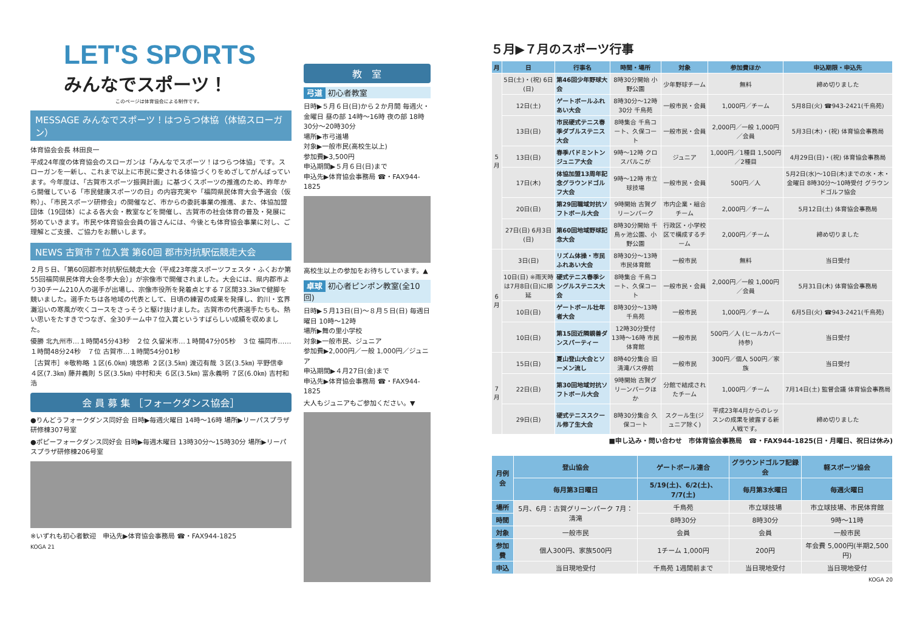LET'S SPORTS
みんなでスポーツ！
このページは体育協会による制作です。
MESSAGE みんなでスポーツ！はつらつ体協（体協スローガン）
体育協会会長 林田良一
平成24年度の体育協会のスローガンは「みんなでスポーツ！はつらつ体協」です。スローガンを一新し、これまで以上に市民に愛される体協づくりをめざしてがんばっています。今年度は、「古賀市スポーツ振興計画」に基づくスポーツの推進のため、昨年から開催している「市民健康スポーツの日」の内容充実や「福岡県民体育大会予選会（仮称）」、「市民スポーツ研修会」の開催など、市からの委託事業の推進、また、体協加盟団体（19団体）による各大会・教室などを開催し、古賀市の社会体育の普及・発展に努めていきます。市民や体育協会会員の皆さんには、今後とも体育協会事業に対し、ご理解とご支援、ご協力をお願いします。
NEWS 古賀市７位入賞 第60回 郡市対抗駅伝競走大会
２月５日、「第60回郡市対抗駅伝競走大会（平成23年度スポーツフェスタ・ふくおか第55回福岡県民体育大会冬季大会）」が宗像市で開催されました。大会には、県内郡市より30チーム210人の選手が出場し、宗像市役所を発着点とする７区間33.3㎞で健脚を競いました。選手たちは各地域の代表として、日頃の練習の成果を発揮し、釣川・玄界灘沿いの寒風が吹くコースをさっそうと駆け抜けました。古賀市の代表選手たちも、熱い思いをたすきでつなぎ、全30チーム中７位入賞というすばらしい成績を収めました。
優勝 北九州市…１時間45分43秒　２位 久留米市…１時間47分05秒　３位 福岡市……１時間48分24秒　７位 古賀市…１時間54分01秒
［古賀市］※敬称略 １区(6.0㎞) 境悠希 ２区(3.5㎞) 渡辺有哉 ３区(3.5㎞) 平野信幸 ４区(7.3㎞) 藤井義則 ５区(3.5㎞) 中村和夫 ６区(3.5㎞) 富永義明 ７区(6.0㎞) 吉村和浩
会 員 募 集 ［フォークダンス協会］
●りんどうフォークダンス同好会 日時▶毎週火曜日 14時～16時 場所▶リーパスプラザ研修棟307号室
●ポピーフォークダンス同好会 日時▶毎週木曜日 13時30分～15時30分 場所▶リーパスプラザ研修棟206号室
※いずれも初心者歓迎　申込先▶体育協会事務局 ☎・FAX944-1825
KOGA 21
教　室
弓道 初心者教室
日時▶５月６日(日)から２か月間 毎週火・金曜日 昼の部 14時～16時 夜の部 18時30分～20時30分
場所▶市弓道場
対象▶一般市民(高校生以上)
参加費▶3,500円
申込期間▶５月６日(日)まで
申込先▶体育協会事務局 ☎・FAX944-1825
高校生以上の参加をお待ちしています。▲
卓球 初心者ピンポン教室(全10回)
日時▶５月13日(日)～８月５日(日) 毎週日曜日 10時～12時
場所▶舞の里小学校
対象▶一般市民、ジュニア
参加費▶2,000円／一般 1,000円／ジュニア
申込期間▶４月27日(金)まで
申込先▶体育協会事務局 ☎・FAX944-1825
大人もジュニアもご参加ください。▼
５月▶７月のスポーツ行事
| 月 | 日 | 行事名 | 時間・場所 | 対象 | 参加費ほか | 申込期限・申込先 |
| --- | --- | --- | --- | --- | --- | --- |
| 5月 | 5日(土)・(祝) 6日(日) | 第46回少年野球大会 | 8時30分開始 小野公園 | 少年野球チーム | 無料 | 締め切りました |
| | 12日(土) | ゲートボールふれあい大会 | 8時30分～12時30分 千鳥苑 | 一般市民・会員 | 1,000円／チーム | 5月8日(火) ☎943-2421(千鳥苑) |
| | 13日(日) | 市民硬式テニス春季ダブルステニス大会 | 8時集合 千鳥コート、久保コート | 一般市民・会員 | 2,000円／一般 1,000円／会員 | 5月3日(木)・(祝) 体育協会事務局 |
| | 13日(日) | 春季バドミントンジュニア大会 | 9時～12時 クロスパルこが | ジュニア | 1,000円／1種目 1,500円／2種目 | 4月29日(日)・(祝) 体育協会事務局 |
| | 17日(木) | 体協加盟13周年記念グラウンドゴルフ大会 | 9時～12時 市立球技場 | 一般市民・会員 | 500円／人 | 5月2日(水)～10日(木)までの水・木・金曜日 8時30分～10時受付 グラウンドゴルフ協会 |
| | 20日(日) | 第29回職域対抗ソフトボール大会 | 9時開始 古賀グリーンパーク | 市内企業・組合チーム | 2,000円／チーム | 5月12日(土) 体育協会事務局 |
| | 27日(日) 6月3日(日) | 第60回地域野球記念大会 | 8時30分開始 千鳥ヶ池公園、小野公園 | 行政区・小学校区で構成するチーム | 2,000円／チーム | 締め切りました |
| 6月 | 3日(日) | リズム体操・市民ふれあい大会 | 8時30分～13時 市民体育館 | 一般市民 | 無料 | 当日受付 |
| | 10日(日) ※雨天時は7月8日(日)に順延 | 硬式テニス春季シングルステニス大会 | 8時集合 千鳥コート、久保コート | 一般市民・会員 | 2,000円／一般 1,000円／会員 | 5月31日(木) 体育協会事務局 |
| | 10日(日) | ゲートボール壮年者大会 | 8時30分～13時 千鳥苑 | 一般市民 | 1,000円／チーム | 6月5日(火) ☎943-2421(千鳥苑) |
| | 10日(日) | 第15回近隣親善ダンスパーティー | 12時30分受付 13時～16時 市民体育館 | 一般市民 | 500円／人 (ヒールカバー持参) | 当日受付 |
| 7月 | 15日(日) | 夏山登山大会とソーメン流し | 8時40分集合 旧清滝バス停前 | 一般市民 | 300円／個人 500円／家族 | 当日受付 |
| | 22日(日) | 第30回地域対抗ソフトボール大会 | 9時開始 古賀グリーンパークほか | 分館で結成されたチーム | 1,000円／チーム | 7月14日(土) 監督会議 体育協会事務局 |
| | 29日(日) | 硬式テニススクール修了生大会 | 8時30分集合 久保コート | スクール生(ジュニア除く) | 平成23年4月からのレッスンの成果を披露する新人戦です。 | 締め切りました |
■申し込み・問い合わせ　市体育協会事務局　☎・FAX944-1825(日・月曜日、祝日は休み)
| 月例会 | 登山協会 | ゲートボール連合 | グラウンドゴルフ記録会 | 軽スポーツ協会 |
| --- | --- | --- | --- | --- |
| | 毎月第3日曜日 | 5/19(土)、6/2(土)、7/7(土) | 毎月第3水曜日 | 毎週火曜日 |
| 場所 | 5月、6月：古賀グリーンパーク 7月：清滝 | 千鳥苑 | 市立球技場 | 市立球技場、市民体育館 |
| 時間 | | 8時30分 | 8時30分 | 9時～11時 |
| 対象 | 一般市民 | 会員 | 会員 | 一般市民 |
| 参加費 | 個人300円、家族500円 | 1チーム 1,000円 | 200円 | 年会費 5,000円(半期2,500円) |
| 申込 | 当日現地受付 | 千鳥苑 1週間前まで | 当日現地受付 | 当日現地受付 |
KOGA 20